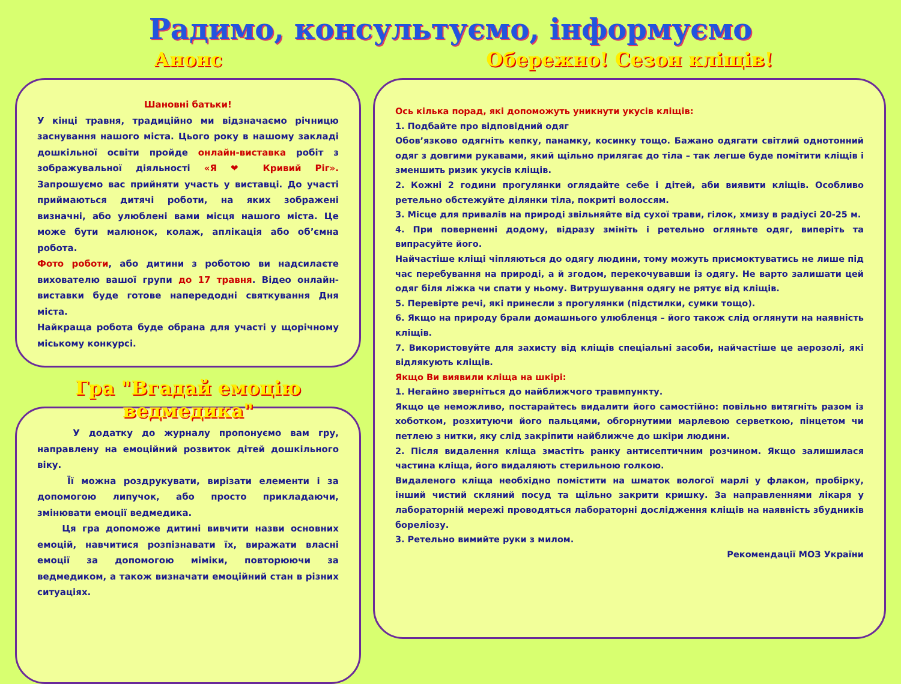Радимо, консультуємо, інформуємо
Анонс
Шановні батьки!
У кінці травня, традиційно ми відзначаємо річницю заснування нашого міста. Цього року в нашому закладі дошкільної освіти пройде онлайн-виставка робіт з зображувальної діяльності «Я ❤ Кривий Ріг». Запрошуємо вас прийняти участь у виставці. До участі приймаються дитячі роботи, на яких зображені визначні, або улюблені вами місця нашого міста. Це може бути малюнок, колаж, аплікація або об’ємна робота.
Фото роботи, або дитини з роботою ви надсилаєте вихователю вашої групи до 17 травня. Відео онлайн-виставки буде готове напередодні святкування Дня міста.
Найкраща робота буде обрана для участі у щорічному міському конкурсі.
Гра "Вгадай емоцію ведмедика"
У додатку до журналу пропонуємо вам гру, направлену на емоційний розвиток дітей дошкільного віку.
Її можна роздрукувати, вирізати елементи і за допомогою липучок, або просто прикладаючи, змінювати емоції ведмедика.
Ця гра допоможе дитині вивчити назви основних емоцій, навчитися розпізнавати їх, виражати власні емоції за допомогою міміки, повторюючи за ведмедиком, а також визначати емоційний стан в різних ситуаціях.
Обережно! Сезон кліщів!
Ось кілька порад, які допоможуть уникнути укусів кліщів:
1. Подбайте про відповідний одяг
Обов’язково одягніть кепку, панамку, косинку тощо. Бажано одягати світлий однотонний одяг з довгими рукавами, який щільно прилягає до тіла – так легше буде помітити кліщів і зменшить ризик укусів кліщів.
2. Кожні 2 години прогулянки оглядайте себе і дітей, аби виявити кліщів. Особливо ретельно обстежуйте ділянки тіла, покриті волоссям.
3. Місце для привалів на природі звільняйте від сухої трави, гілок, хмизу в радіусі 20-25 м.
4. При поверненні додому, відразу змініть і ретельно огляньте одяг, виперіть та випрасуйте його.
Найчастіше кліщі чіпляються до одягу людини, тому можуть присмоктуватись не лише під час перебування на природі, а й згодом, перекочувавши із одягу. Не варто залишати цей одяг біля ліжка чи спати у ньому. Витрушування одягу не рятує від кліщів.
5. Перевірте речі, які принесли з прогулянки (підстилки, сумки тощо).
6. Якщо на природу брали домашнього улюбленця – його також слід оглянути на наявність кліщів.
7. Використовуйте для захисту від кліщів спеціальні засоби, найчастіше це аерозолі, які відлякують кліщів.
Якщо Ви виявили кліща на шкірі:
1. Негайно зверніться до найближчого травмпункту.
Якщо це неможливо, постарайтесь видалити його самостійно: повільно витягніть разом із хоботком, розхитуючи його пальцями, обгорнутими марлевою серветкою, пінцетом чи петлею з нитки, яку слід закріпити найближче до шкіри людини.
2. Після видалення кліща змастіть ранку антисептичним розчином. Якщо залишилася частина кліща, його видаляють стерильною голкою.
Видаленого кліща необхідно помістити на шматок вологої марлі у флакон, пробірку, інший чистий скляний посуд та щільно закрити кришку. За направленнями лікаря у лабораторній мережі проводяться лабораторні дослідження кліщів на наявність збудників бореліозу.
3. Ретельно вимийте руки з милом.
Рекомендації МОЗ України